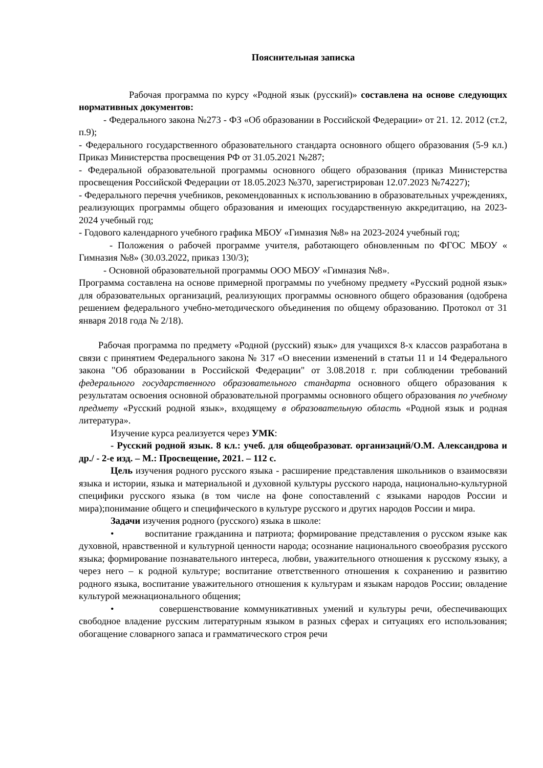Пояснительная записка
Рабочая программа по курсу «Родной язык (русский)» составлена на основе следующих нормативных документов:
- Федерального закона №273 - ФЗ «Об образовании в Российской Федерации» от 21. 12. 2012 (ст.2, п.9);
- Федерального государственного образовательного стандарта основного общего образования (5-9 кл.) Приказ Министерства просвещения РФ от 31.05.2021 №287;
- Федеральной образовательной программы основного общего образования (приказ Министерства просвещения Российской Федерации от 18.05.2023 №370, зарегистрирован 12.07.2023 №74227);
- Федерального перечня учебников, рекомендованных к использованию в образовательных учреждениях, реализующих программы общего образования и имеющих государственную аккредитацию, на 2023-2024 учебный год;
- Годового календарного учебного графика МБОУ «Гимназия №8» на 2023-2024 учебный год;
- Положения о рабочей программе учителя, работающего обновленным по ФГОС МБОУ « Гимназия №8» (30.03.2022, приказ 130/3);
- Основной образовательной программы ООО МБОУ «Гимназия №8».
Программа составлена на основе примерной программы по учебному предмету «Русский родной язык» для образовательных организаций, реализующих программы основного общего образования (одобрена решением федерального учебно-методического объединения по общему образованию. Протокол от 31 января 2018 года № 2/18).
Рабочая программа по предмету «Родной (русский) язык» для учащихся 8-х классов разработана в связи с принятием Федерального закона № 317 «О внесении изменений в статьи 11 и 14 Федерального закона "Об образовании в Российской Федерации" от 3.08.2018 г. при соблюдении требований федерального государственного образовательного стандарта основного общего образования к результатам освоения основной образовательной программы основного общего образования по учебному предмету «Русский родной язык», входящему в образовательную область «Родной язык и родная литература».
Изучение курса реализуется через УМК:
- Русский родной язык. 8 кл.: учеб. для общеобразоват. организаций/О.М. Александрова и др./ - 2-е изд. – М.: Просвещение, 2021. – 112 с.
Цель изучения родного русского языка - расширение представления школьников о взаимосвязи языка и истории, языка и материальной и духовной культуры русского народа, национально-культурной специфики русского языка (в том числе на фоне сопоставлений с языками народов России и мира);понимание общего и специфического в культуре русского и других народов России и мира.
Задачи изучения родного (русского) языка в школе:
• воспитание гражданина и патриота; формирование представления о русском языке как духовной, нравственной и культурной ценности народа; осознание национального своеобразия русского языка; формирование познавательного интереса, любви, уважительного отношения к русскому языку, а через него – к родной культуре; воспитание ответственного отношения к сохранению и развитию родного языка, воспитание уважительного отношения к культурам и языкам народов России; овладение культурой межнационального общения;
• совершенствование коммуникативных умений и культуры речи, обеспечивающих свободное владение русским литературным языком в разных сферах и ситуациях его использования; обогащение словарного запаса и грамматического строя речи